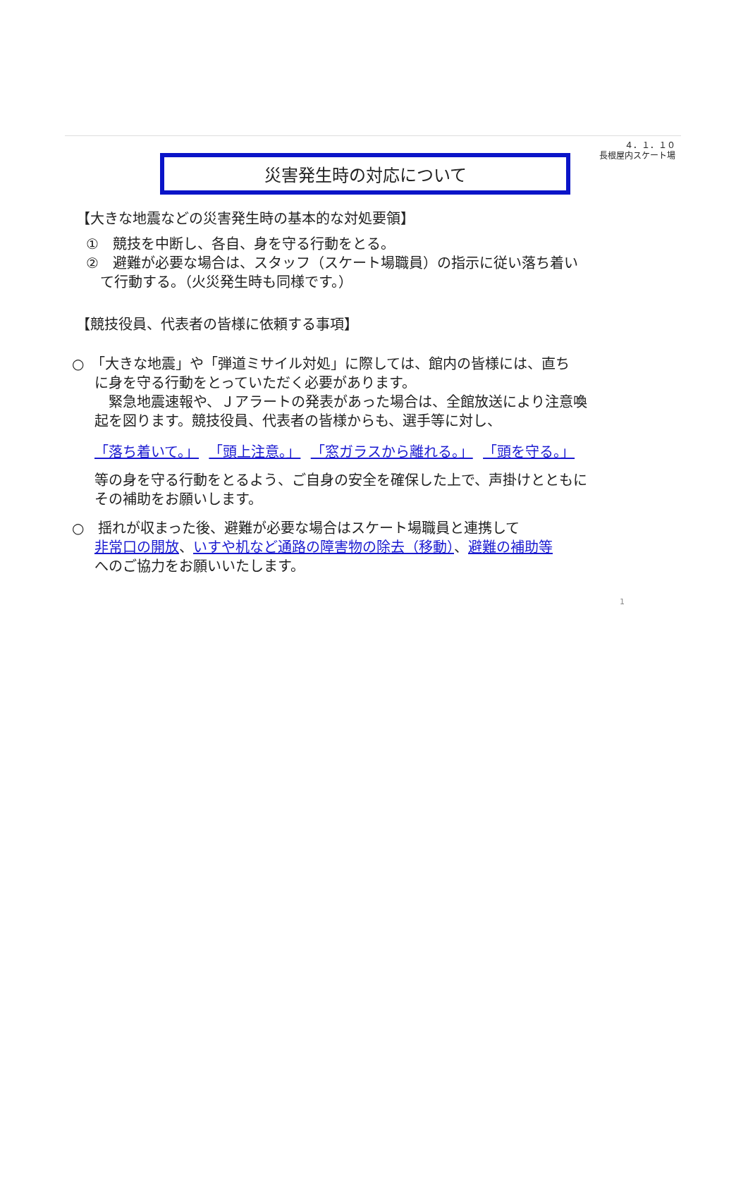４．１．１０
長根屋内スケート場
災害発生時の対応について
【大きな地震などの災害発生時の基本的な対処要領】
①　競技を中断し、各自、身を守る行動をとる。
②　避難が必要な場合は、スタッフ（スケート場職員）の指示に従い落ち着い
　て行動する。（火災発生時も同様です。）
【競技役員、代表者の皆様に依頼する事項】
○　「大きな地震」や「弾道ミサイル対処」に際しては、館内の皆様には、直ち
に身を守る行動をとっていただく必要があります。
　緊急地震速報や、Ｊアラートの発表があった場合は、全館放送により注意喚
起を図ります。競技役員、代表者の皆様からも、選手等に対し、
「落ち着いて。」 「頭上注意。」 「窓ガラスから離れる。」 「頭を守る。」
等の身を守る行動をとるよう、ご自身の安全を確保した上で、声掛けとともに
その補助をお願いします。
○　揺れが収まった後、避難が必要な場合はスケート場職員と連携して
非常口の開放、いすや机など通路の障害物の除去（移動）、避難の補助等
へのご協力をお願いいたします。
1